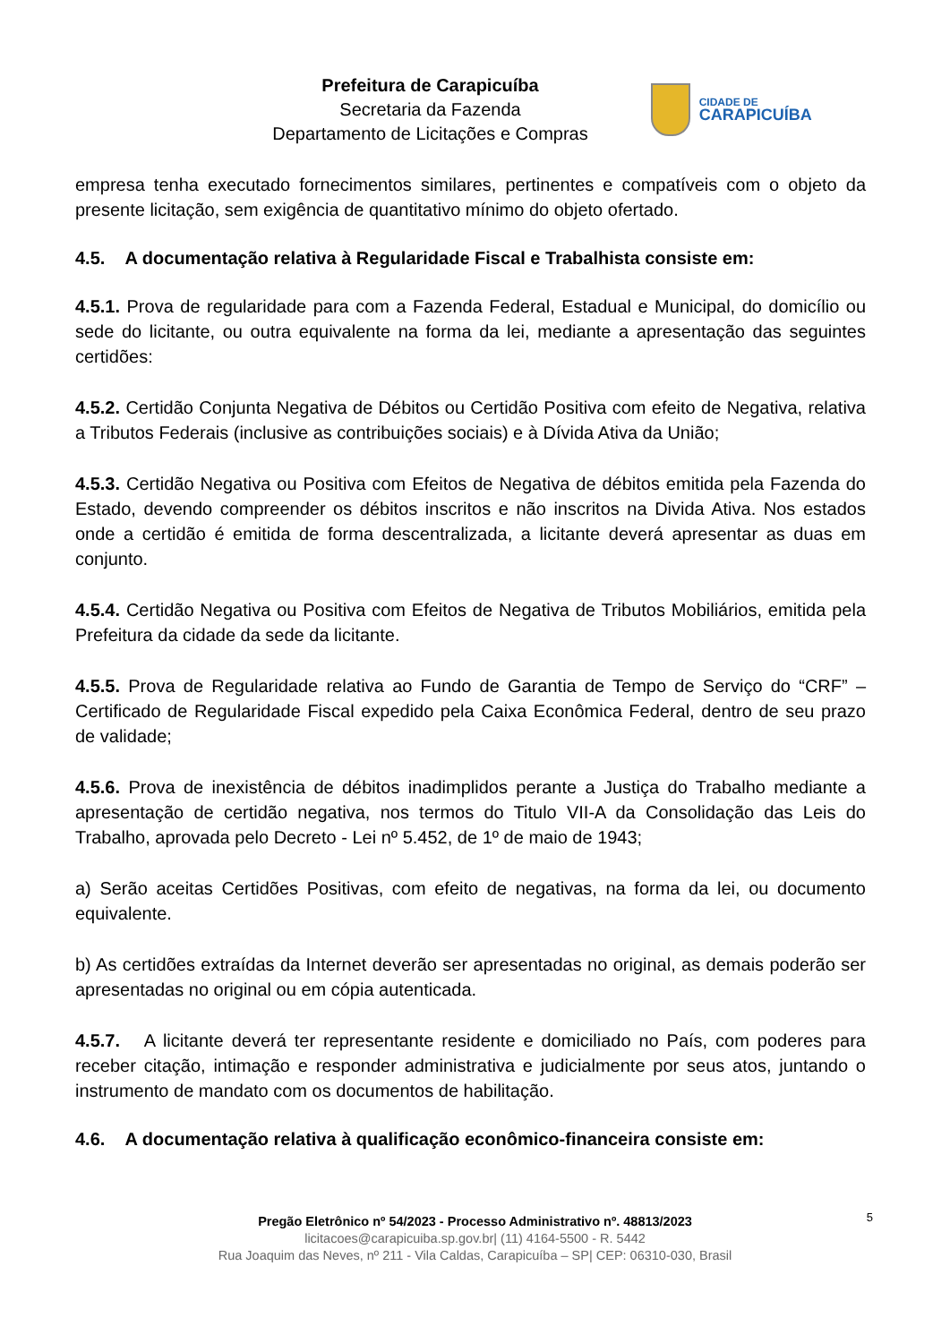Prefeitura de Carapicuíba
Secretaria da Fazenda
Departamento de Licitações e Compras
CIDADE DE
CARAPICUÍBA
empresa tenha executado fornecimentos similares, pertinentes e compatíveis com o objeto da presente licitação, sem exigência de quantitativo mínimo do objeto ofertado.
4.5. A documentação relativa à Regularidade Fiscal e Trabalhista consiste em:
4.5.1. Prova de regularidade para com a Fazenda Federal, Estadual e Municipal, do domicílio ou sede do licitante, ou outra equivalente na forma da lei, mediante a apresentação das seguintes certidões:
4.5.2. Certidão Conjunta Negativa de Débitos ou Certidão Positiva com efeito de Negativa, relativa a Tributos Federais (inclusive as contribuições sociais) e à Dívida Ativa da União;
4.5.3. Certidão Negativa ou Positiva com Efeitos de Negativa de débitos emitida pela Fazenda do Estado, devendo compreender os débitos inscritos e não inscritos na Divida Ativa. Nos estados onde a certidão é emitida de forma descentralizada, a licitante deverá apresentar as duas em conjunto.
4.5.4. Certidão Negativa ou Positiva com Efeitos de Negativa de Tributos Mobiliários, emitida pela Prefeitura da cidade da sede da licitante.
4.5.5. Prova de Regularidade relativa ao Fundo de Garantia de Tempo de Serviço do “CRF” – Certificado de Regularidade Fiscal expedido pela Caixa Econômica Federal, dentro de seu prazo de validade;
4.5.6. Prova de inexistência de débitos inadimplidos perante a Justiça do Trabalho mediante a apresentação de certidão negativa, nos termos do Titulo VII-A da Consolidação das Leis do Trabalho, aprovada pelo Decreto - Lei nº 5.452, de 1º de maio de 1943;
a) Serão aceitas Certidões Positivas, com efeito de negativas, na forma da lei, ou documento equivalente.
b) As certidões extraídas da Internet deverão ser apresentadas no original, as demais poderão ser apresentadas no original ou em cópia autenticada.
4.5.7. A licitante deverá ter representante residente e domiciliado no País, com poderes para receber citação, intimação e responder administrativa e judicialmente por seus atos, juntando o instrumento de mandato com os documentos de habilitação.
4.6. A documentação relativa à qualificação econômico-financeira consiste em:
5
Pregão Eletrônico nº 54/2023 - Processo Administrativo nº. 48813/2023
licitacoes@carapicuiba.sp.gov.br| (11) 4164-5500 - R. 5442
Rua Joaquim das Neves, nº 211 - Vila Caldas, Carapicuíba – SP| CEP: 06310-030, Brasil